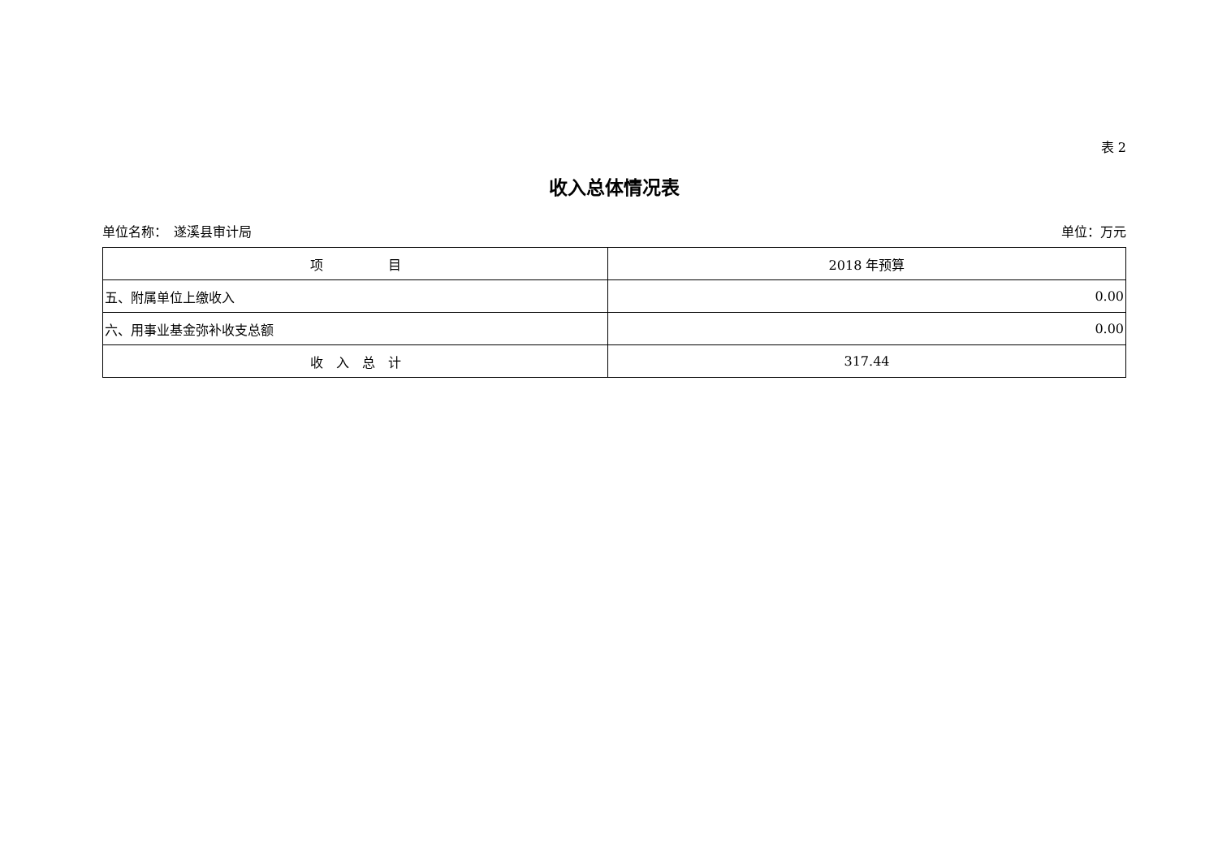表 2
收入总体情况表
单位名称：　遂溪县审计局 单位：万元
| 项 目 | 2018 年预算 |
| --- | --- |
| 五、附属单位上缴收入 | 0.00 |
| 六、用事业基金弥补收支总额 | 0.00 |
| 收 入 总 计 | 317.44 |